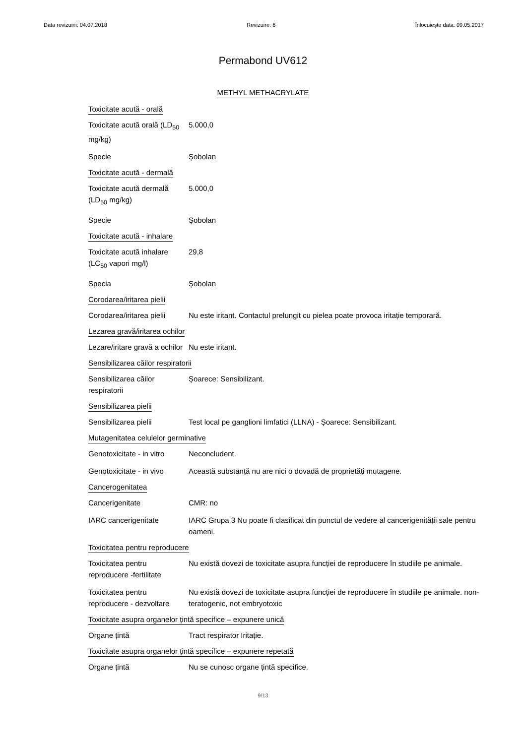Data revizuirii: 04.07.2018 Revizuire: 6 Înlocuiește data: 09.05.2017
Permabond UV612
METHYL METHACRYLATE
Toxicitate acută - orală
Toxicitate acută orală (LD<sub>50</sub> mg/kg)
5.000,0
Specie Șobolan
Toxicitate acută - dermală
Toxicitate acută dermală (LD<sub>50</sub> mg/kg)
5.000,0
Specie Șobolan
Toxicitate acută - inhalare
Toxicitate acută inhalare (LC<sub>50</sub> vapori mg/l)
29,8
Specia Șobolan
Corodarea/iritarea pielii
Corodarea/iritarea pielii
Nu este iritant. Contactul prelungit cu pielea poate provoca iritație temporară.
Lezarea gravă/iritarea ochilor
Lezare/iritare gravă a ochilor
Nu este iritant.
Sensibilizarea căilor respiratorii
Sensibilizarea căilor respiratorii
Șoarece: Sensibilizant.
Sensibilizarea pielii
Sensibilizarea pielii Test local pe ganglioni limfatici (LLNA) - Șoarece: Sensibilizant.
Mutagenitatea celulelor germinative
Genotoxicitate - in vitro
Neconcludent.
Genotoxicitate - in vivo
Această substanță nu are nici o dovadă de proprietăți mutagene.
Cancerogenitatea
Cancerigenitate CMR: no
IARC cancerigenitate IARC Grupa 3 Nu poate fi clasificat din punctul de vedere al cancerigenității sale pentru oameni.
Toxicitatea pentru reproducere
Toxicitatea pentru reproducere -fertilitate
Nu există dovezi de toxicitate asupra funcției de reproducere în studiile pe animale.
Toxicitatea pentru reproducere - dezvoltare
Nu există dovezi de toxicitate asupra funcției de reproducere în studiile pe animale. non-teratogenic, not embryotoxic
Toxicitate asupra organelor țintă specifice – expunere unică
Organe țintă Tract respirator Iritație.
Toxicitate asupra organelor țintă specifice – expunere repetată
Organe țintă Nu se cunosc organe țintă specifice.
9/13